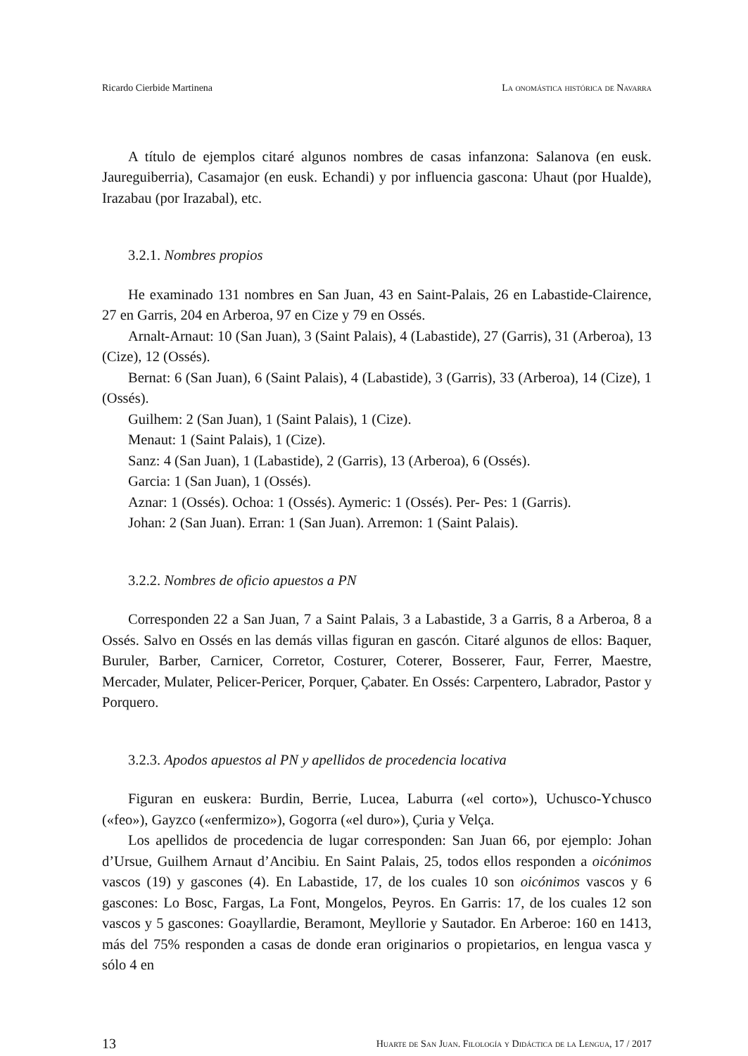Ricardo Cierbide Martinena La onomástica histórica de Navarra
A título de ejemplos citaré algunos nombres de casas infanzona: Salanova (en eusk. Jaureguiberria), Casamajor (en eusk. Echandi) y por influencia gascona: Uhaut (por Hualde), Irazabau (por Irazabal), etc.
3.2.1. Nombres propios
He examinado 131 nombres en San Juan, 43 en Saint-Palais, 26 en Labastide-Clairence, 27 en Garris, 204 en Arberoa, 97 en Cize y 79 en Ossés.
Arnalt-Arnaut: 10 (San Juan), 3 (Saint Palais), 4 (Labastide), 27 (Garris), 31 (Arberoa), 13 (Cize), 12 (Ossés).
Bernat: 6 (San Juan), 6 (Saint Palais), 4 (Labastide), 3 (Garris), 33 (Arberoa), 14 (Cize), 1 (Ossés).
Guilhem: 2 (San Juan), 1 (Saint Palais), 1 (Cize).
Menaut: 1 (Saint Palais), 1 (Cize).
Sanz: 4 (San Juan), 1 (Labastide), 2 (Garris), 13 (Arberoa), 6 (Ossés).
Garcia: 1 (San Juan), 1 (Ossés).
Aznar: 1 (Ossés). Ochoa: 1 (Ossés). Aymeric: 1 (Ossés). Per- Pes: 1 (Garris).
Johan: 2 (San Juan). Erran: 1 (San Juan). Arremon: 1 (Saint Palais).
3.2.2. Nombres de oficio apuestos a PN
Corresponden 22 a San Juan, 7 a Saint Palais, 3 a Labastide, 3 a Garris, 8 a Arberoa, 8 a Ossés. Salvo en Ossés en las demás villas figuran en gascón. Citaré algunos de ellos: Baquer, Buruler, Barber, Carnicer, Corretor, Costurer, Coterer, Bosserer, Faur, Ferrer, Maestre, Mercader, Mulater, Pelicer-Pericer, Porquer, Çabater. En Ossés: Carpentero, Labrador, Pastor y Porquero.
3.2.3. Apodos apuestos al PN y apellidos de procedencia locativa
Figuran en euskera: Burdin, Berrie, Lucea, Laburra («el corto»), Uchusco-Ychusco («feo»), Gayzco («enfermizo»), Gogorra («el duro»), Çuria y Velça.
Los apellidos de procedencia de lugar corresponden: San Juan 66, por ejemplo: Johan d’Ursue, Guilhem Arnaut d’Ancibiu. En Saint Palais, 25, todos ellos responden a oicónimos vascos (19) y gascones (4). En Labastide, 17, de los cuales 10 son oicónimos vascos y 6 gascones: Lo Bosc, Fargas, La Font, Mongelos, Peyros. En Garris: 17, de los cuales 12 son vascos y 5 gascones: Goayllardie, Beramont, Meyllorie y Sautador. En Arberoe: 160 en 1413, más del 75% responden a casas de donde eran originarios o propietarios, en lengua vasca y sólo 4 en
13 Huarte de San Juan. Filología y Didáctica de la Lengua, 17 / 2017